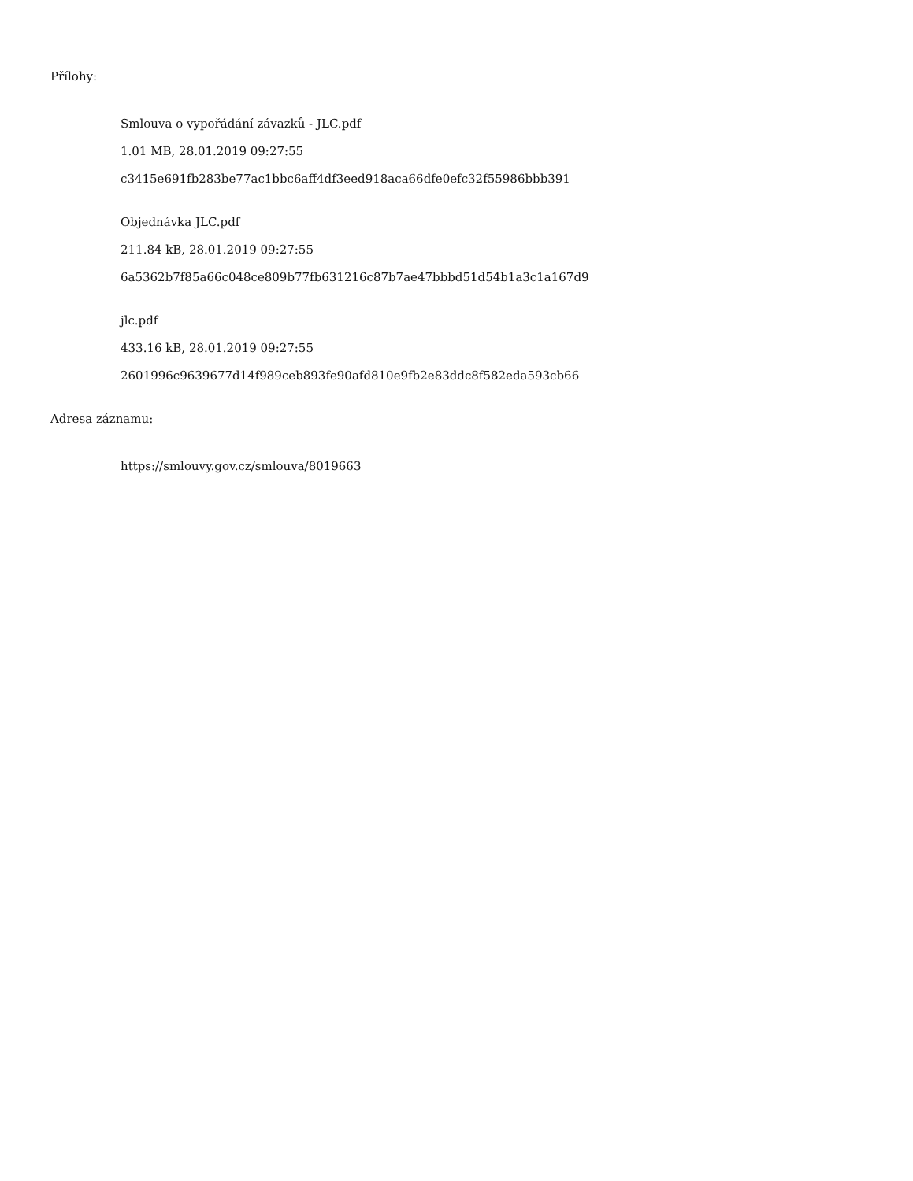Přílohy:
Smlouva o vypořádání závazků - JLC.pdf
1.01 MB, 28.01.2019 09:27:55
c3415e691fb283be77ac1bbc6aff4df3eed918aca66dfe0efc32f55986bbb391
Objednávka JLC.pdf
211.84 kB, 28.01.2019 09:27:55
6a5362b7f85a66c048ce809b77fb631216c87b7ae47bbbd51d54b1a3c1a167d9
jlc.pdf
433.16 kB, 28.01.2019 09:27:55
2601996c9639677d14f989ceb893fe90afd810e9fb2e83ddc8f582eda593cb66
Adresa záznamu:
https://smlouvy.gov.cz/smlouva/8019663